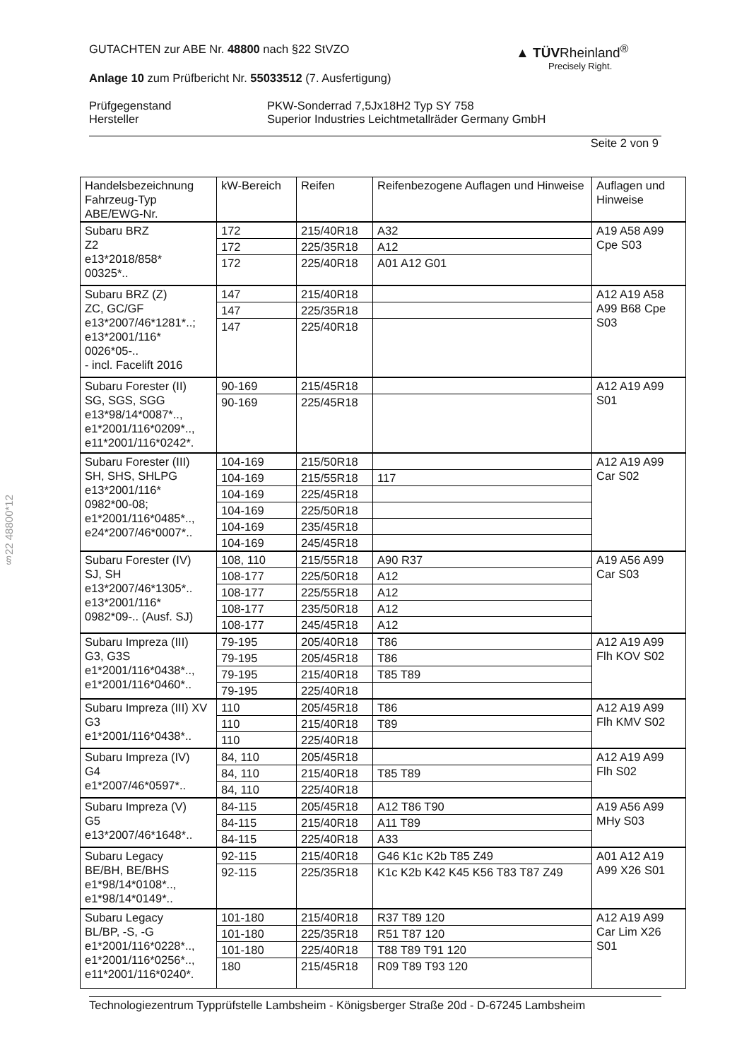GUTACHTEN zur ABE Nr. 48800 nach §22 StVZO
Anlage 10 zum Prüfbericht Nr. 55033512 (7. Ausfertigung)
Prüfgegenstand
Hersteller
PKW-Sonderrad 7,5Jx18H2 Typ SY 758
Superior Industries Leichtmetallräder Germany GmbH
Seite 2 von 9
▲ TÜVRheinland<sup>®</sup>
Precisely Right.
§22 48800*12
| Handelsbezeichnung Fahrzeug-Typ ABE/EWG-Nr. | kW-Bereich | Reifen | Reifenbezogene Auflagen und Hinweise | Auflagen und Hinweise |
| --- | --- | --- | --- | --- |
| Subaru BRZ Z2 e13*2018/858* 00325*.. | 172 | 215/40R18 | A32 | A19 A58 A99 Cpe S03 |
| | 172 | 225/35R18 | A12 | |
| | 172 | 225/40R18 | A01 A12 G01 | |
| Subaru BRZ (Z) ZC, GC/GF e13*2007/46*1281*..; e13*2001/116* 0026*05-.. - incl. Facelift 2016 | 147 | 215/40R18 | | A12 A19 A58 A99 B68 Cpe S03 |
| | 147 | 225/35R18 | | |
| | 147 | 225/40R18 | | |
| Subaru Forester (II) SG, SGS, SGG e13*98/14*0087*.., e1*2001/116*0209*.., e11*2001/116*0242*. | 90-169 | 215/45R18 | | A12 A19 A99 S01 |
| | 90-169 | 225/45R18 | | |
| Subaru Forester (III) SH, SHS, SHLPG e13*2001/116* 0982*00-08; e1*2001/116*0485*.., e24*2007/46*0007*.. | 104-169 | 215/50R18 | | A12 A19 A99 Car S02 |
| | 104-169 | 215/55R18 | 117 | |
| | 104-169 | 225/45R18 | | |
| | 104-169 | 225/50R18 | | |
| | 104-169 | 235/45R18 | | |
| | 104-169 | 245/45R18 | | |
| Subaru Forester (IV) SJ, SH e13*2007/46*1305*.. e13*2001/116* 0982*09-.. (Ausf. SJ) | 108, 110 | 215/55R18 | A90 R37 | A19 A56 A99 Car S03 |
| | 108-177 | 225/50R18 | A12 | |
| | 108-177 | 225/55R18 | A12 | |
| | 108-177 | 235/50R18 | A12 | |
| | 108-177 | 245/45R18 | A12 | |
| Subaru Impreza (III) G3, G3S e1*2001/116*0438*.., e1*2001/116*0460*.. | 79-195 | 205/40R18 | T86 | A12 A19 A99 Flh KOV S02 |
| | 79-195 | 205/45R18 | T86 | |
| | 79-195 | 215/40R18 | T85 T89 | |
| | 79-195 | 225/40R18 | | |
| Subaru Impreza (III) XV G3 e1*2001/116*0438*.. | 110 | 205/45R18 | T86 | A12 A19 A99 Flh KMV S02 |
| | 110 | 215/40R18 | T89 | |
| | 110 | 225/40R18 | | |
| Subaru Impreza (IV) G4 e1*2007/46*0597*.. | 84, 110 | 205/45R18 | | A12 A19 A99 Flh S02 |
| | 84, 110 | 215/40R18 | T85 T89 | |
| | 84, 110 | 225/40R18 | | |
| Subaru Impreza (V) G5 e13*2007/46*1648*.. | 84-115 | 205/45R18 | A12 T86 T90 | A19 A56 A99 MHy S03 |
| | 84-115 | 215/40R18 | A11 T89 | |
| | 84-115 | 225/40R18 | A33 | |
| Subaru Legacy BE/BH, BE/BHS e1*98/14*0108*.., e1*98/14*0149*.. | 92-115 | 215/40R18 | G46 K1c K2b T85 Z49 | A01 A12 A19 A99 X26 S01 |
| | 92-115 | 225/35R18 | K1c K2b K42 K45 K56 T83 T87 Z49 | |
| Subaru Legacy BL/BP, -S, -G e1*2001/116*0228*.., e1*2001/116*0256*.., e11*2001/116*0240*. | 101-180 | 215/40R18 | R37 T89 120 | A12 A19 A99 Car Lim X26 S01 |
| | 101-180 | 225/35R18 | R51 T87 120 | |
| | 101-180 | 225/40R18 | T88 T89 T91 120 | |
| | 180 | 215/45R18 | R09 T89 T93 120 | |
Technologiezentrum Typprüfstelle Lambsheim - Königsberger Straße 20d - D-67245 Lambsheim